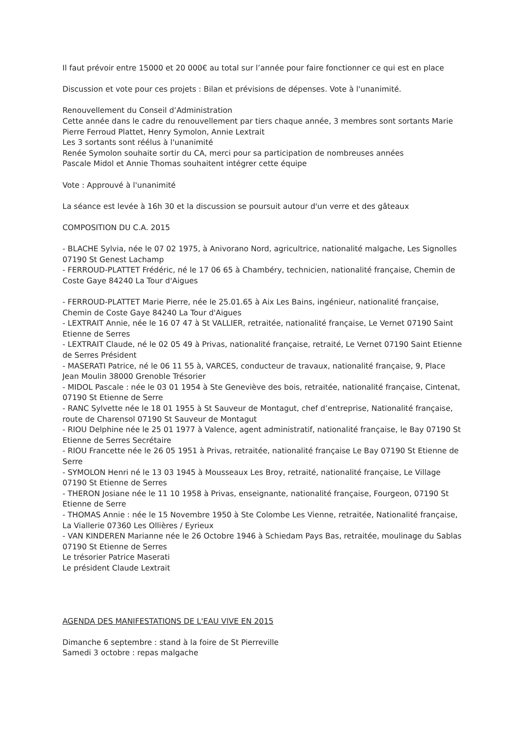Il faut prévoir entre 15000 et 20 000€ au total sur l’année pour faire fonctionner ce qui est en place
Discussion et vote pour ces projets : Bilan et prévisions de dépenses. Vote à l'unanimité.
Renouvellement du Conseil d’Administration
Cette année dans le cadre du renouvellement par tiers chaque année, 3 membres sont sortants Marie Pierre Ferroud Plattet, Henry Symolon, Annie Lextrait
Les 3 sortants sont réélus à l'unanimité
Renée Symolon souhaite sortir du CA, merci pour sa participation de nombreuses années
Pascale Midol et Annie Thomas souhaitent intégrer cette équipe
Vote : Approuvé à l'unanimité
La séance est levée à 16h 30 et la discussion se poursuit autour d'un verre et des gâteaux
COMPOSITION DU C.A. 2015
- BLACHE Sylvia, née le 07 02 1975, à Anivorano Nord, agricultrice, nationalité malgache, Les Signolles 07190 St Genest Lachamp
- FERROUD-PLATTET Frédéric, né le 17 06 65 à Chambéry, technicien, nationalité française, Chemin de Coste Gaye 84240 La Tour d'Aigues
- FERROUD-PLATTET Marie Pierre, née le 25.01.65 à Aix Les Bains, ingénieur, nationalité française, Chemin de Coste Gaye 84240 La Tour d'Aigues
- LEXTRAIT Annie, née le 16 07 47 à St VALLIER, retraitée, nationalité française, Le Vernet 07190 Saint Etienne de Serres
- LEXTRAIT Claude, né le 02 05 49 à Privas, nationalité française, retraité, Le Vernet 07190 Saint Etienne de Serres Président
- MASERATI Patrice, né le 06 11 55 à, VARCES, conducteur de travaux, nationalité française, 9, Place Jean Moulin 38000 Grenoble Trésorier
- MIDOL Pascale : née le 03 01 1954 à Ste Geneviève des bois, retraitée, nationalité française, Cintenat, 07190 St Etienne de Serre
- RANC Sylvette née le 18 01 1955 à St Sauveur de Montagut, chef d’entreprise, Nationalité française, route de Charensol 07190 St Sauveur de Montagut
- RIOU Delphine née le 25 01 1977 à Valence, agent administratif, nationalité française, le Bay 07190 St Etienne de Serres Secrétaire
- RIOU Francette née le 26 05 1951 à Privas, retraitée, nationalité française Le Bay 07190 St Etienne de Serre
- SYMOLON Henri né le 13 03 1945 à Mousseaux Les Broy, retraité, nationalité française, Le Village 07190 St Etienne de Serres
- THERON Josiane née le 11 10 1958 à Privas, enseignante, nationalité française, Fourgeon, 07190 St Etienne de Serre
- THOMAS Annie : née le 15 Novembre 1950 à Ste Colombe Les Vienne, retraitée, Nationalité française, La Viallerie 07360 Les Ollières / Eyrieux
- VAN KINDEREN Marianne née le 26 Octobre 1946 à Schiedam Pays Bas, retraitée, moulinage du Sablas 07190 St Etienne de Serres
Le trésorier Patrice Maserati
Le président Claude Lextrait
AGENDA DES MANIFESTATIONS DE L'EAU VIVE EN 2015
Dimanche 6 septembre : stand à la foire de St Pierreville
Samedi 3 octobre : repas malgache